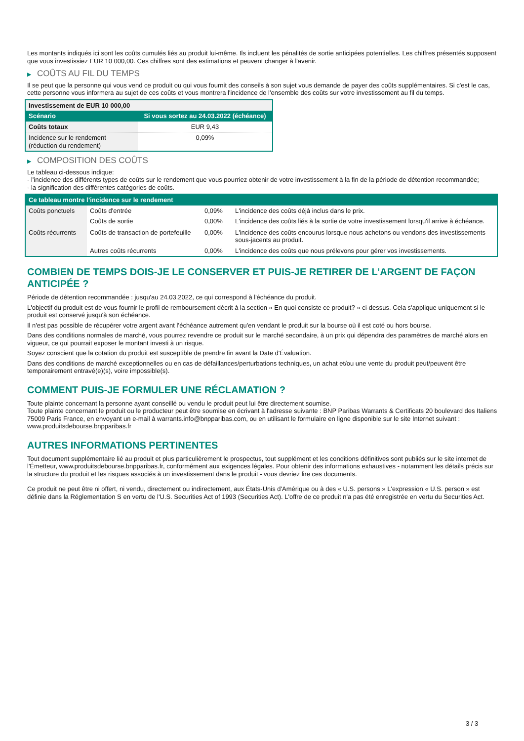Les montants indiqués ici sont les coûts cumulés liés au produit lui-même. Ils incluent les pénalités de sortie anticipées potentielles. Les chiffres présentés supposent que vous investissiez EUR 10 000,00. Ces chiffres sont des estimations et peuvent changer à l'avenir.
▶ COÛTS AU FIL DU TEMPS
Il se peut que la personne qui vous vend ce produit ou qui vous fournit des conseils à son sujet vous demande de payer des coûts supplémentaires. Si c'est le cas, cette personne vous informera au sujet de ces coûts et vous montrera l'incidence de l'ensemble des coûts sur votre investissement au fil du temps.
| Investissement de EUR 10 000,00 | |
| --- | --- |
| Scénario | Si vous sortez au 24.03.2022 (échéance) |
| Coûts totaux | EUR 9,43 |
| Incidence sur le rendement (réduction du rendement) | 0,09% |
▶ COMPOSITION DES COÛTS
Le tableau ci-dessous indique:
- l'incidence des différents types de coûts sur le rendement que vous pourriez obtenir de votre investissement à la fin de la période de détention recommandée;
- la signification des différentes catégories de coûts.
| Ce tableau montre l’incidence sur le rendement | | | |
| --- | --- | --- | --- |
| Coûts ponctuels | Coûts d'entrée | 0,09% | L'incidence des coûts déjà inclus dans le prix. |
| | Coûts de sortie | 0,00% | L'incidence des coûts liés à la sortie de votre investissement lorsqu'il arrive à échéance. |
| Coûts récurrents | Coûts de transaction de portefeuille | 0,00% | L'incidence des coûts encourus lorsque nous achetons ou vendons des investissements sous-jacents au produit. |
| | Autres coûts récurrents | 0,00% | L'incidence des coûts que nous prélevons pour gérer vos investissements. |
COMBIEN DE TEMPS DOIS-JE LE CONSERVER ET PUIS-JE RETIRER DE L’ARGENT DE FAÇON ANTICIPÉE ?
Période de détention recommandée : jusqu'au 24.03.2022, ce qui correspond à l'échéance du produit.
L'objectif du produit est de vous fournir le profil de remboursement décrit à la section « En quoi consiste ce produit? » ci-dessus. Cela s'applique uniquement si le produit est conservé jusqu'à son échéance.
Il n'est pas possible de récupérer votre argent avant l’échéance autrement qu'en vendant le produit sur la bourse où il est coté ou hors bourse.
Dans des conditions normales de marché, vous pourrez revendre ce produit sur le marché secondaire, à un prix qui dépendra des paramètres de marché alors en vigueur, ce qui pourrait exposer le montant investi à un risque.
Soyez conscient que la cotation du produit est susceptible de prendre fin avant la Date d'Évaluation.
Dans des conditions de marché exceptionnelles ou en cas de défaillances/perturbations techniques, un achat et/ou une vente du produit peut/peuvent être temporairement entravé(e)(s), voire impossible(s).
COMMENT PUIS-JE FORMULER UNE RÉCLAMATION ?
Toute plainte concernant la personne ayant conseillé ou vendu le produit peut lui être directement soumise.
Toute plainte concernant le produit ou le producteur peut être soumise en écrivant à l'adresse suivante : BNP Paribas Warrants & Certificats 20 boulevard des Italiens 75009 Paris France, en envoyant un e-mail à warrants.info@bnpparibas.com, ou en utilisant le formulaire en ligne disponible sur le site Internet suivant : www.produitsdebourse.bnpparibas.fr
AUTRES INFORMATIONS PERTINENTES
Tout document supplémentaire lié au produit et plus particulièrement le prospectus, tout supplément et les conditions définitives sont publiés sur le site internet de l'Émetteur, www.produitsdebourse.bnpparibas.fr, conformément aux exigences légales. Pour obtenir des informations exhaustives - notamment les détails précis sur la structure du produit et les risques associés à un investissement dans le produit - vous devriez lire ces documents.
Ce produit ne peut être ni offert, ni vendu, directement ou indirectement, aux États-Unis d'Amérique ou à des « U.S. persons » L'expression « U.S. person » est définie dans la Réglementation S en vertu de l'U.S. Securities Act of 1993 (Securities Act). L'offre de ce produit n'a pas été enregistrée en vertu du Securities Act.
3 / 3